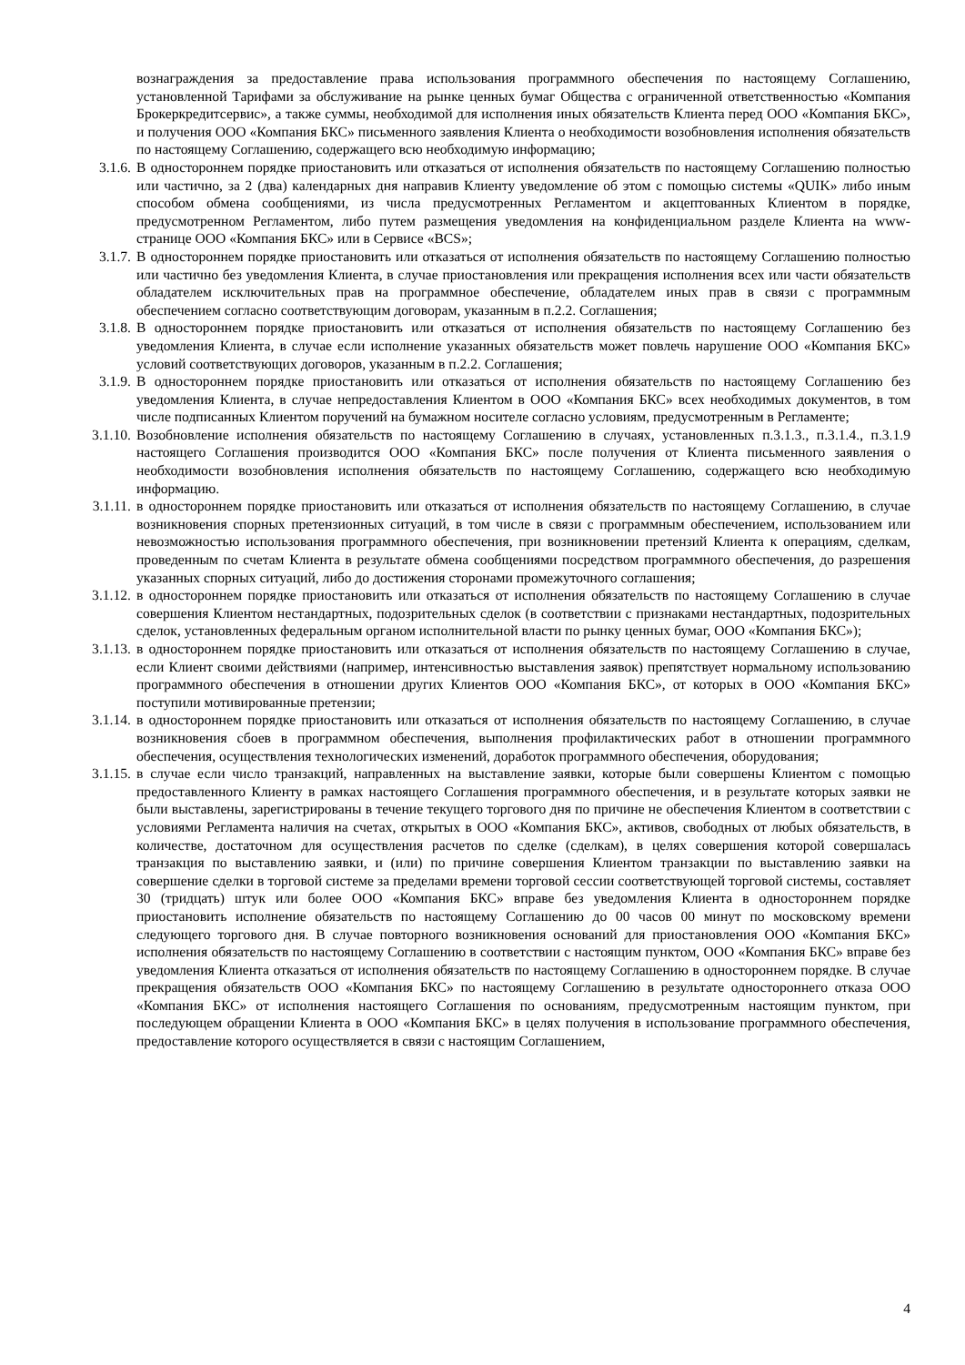вознаграждения за предоставление права использования программного обеспечения по настоящему Соглашению, установленной Тарифами за обслуживание на рынке ценных бумаг Общества с ограниченной ответственностью «Компания Брокеркредитсервис», а также суммы, необходимой для исполнения иных обязательств Клиента перед ООО «Компания БКС», и получения ООО «Компания БКС» письменного заявления Клиента о необходимости возобновления исполнения обязательств по настоящему Соглашению, содержащего всю необходимую информацию;
3.1.6. В одностороннем порядке приостановить или отказаться от исполнения обязательств по настоящему Соглашению полностью или частично, за 2 (два) календарных дня направив Клиенту уведомление об этом с помощью системы «QUIK» либо иным способом обмена сообщениями, из числа предусмотренных Регламентом и акцептованных Клиентом в порядке, предусмотренном Регламентом, либо путем размещения уведомления на конфиденциальном разделе Клиента на www-странице ООО «Компания БКС» или в Сервисе «BCS»;
3.1.7. В одностороннем порядке приостановить или отказаться от исполнения обязательств по настоящему Соглашению полностью или частично без уведомления Клиента, в случае приостановления или прекращения исполнения всех или части обязательств обладателем исключительных прав на программное обеспечение, обладателем иных прав в связи с программным обеспечением согласно соответствующим договорам, указанным в п.2.2. Соглашения;
3.1.8. В одностороннем порядке приостановить или отказаться от исполнения обязательств по настоящему Соглашению без уведомления Клиента, в случае если исполнение указанных обязательств может повлечь нарушение ООО «Компания БКС» условий соответствующих договоров, указанным в п.2.2. Соглашения;
3.1.9. В одностороннем порядке приостановить или отказаться от исполнения обязательств по настоящему Соглашению без уведомления Клиента, в случае непредоставления Клиентом в ООО «Компания БКС» всех необходимых документов, в том числе подписанных Клиентом поручений на бумажном носителе согласно условиям, предусмотренным в Регламенте;
3.1.10. Возобновление исполнения обязательств по настоящему Соглашению в случаях, установленных п.3.1.3., п.3.1.4., п.3.1.9 настоящего Соглашения производится ООО «Компания БКС» после получения от Клиента письменного заявления о необходимости возобновления исполнения обязательств по настоящему Соглашению, содержащего всю необходимую информацию.
3.1.11. в одностороннем порядке приостановить или отказаться от исполнения обязательств по настоящему Соглашению, в случае возникновения спорных претензионных ситуаций, в том числе в связи с программным обеспечением, использованием или невозможностью использования программного обеспечения, при возникновении претензий Клиента к операциям, сделкам, проведенным по счетам Клиента в результате обмена сообщениями посредством программного обеспечения, до разрешения указанных спорных ситуаций, либо до достижения сторонами промежуточного соглашения;
3.1.12. в одностороннем порядке приостановить или отказаться от исполнения обязательств по настоящему Соглашению в случае совершения Клиентом нестандартных, подозрительных сделок (в соответствии с признаками нестандартных, подозрительных сделок, установленных федеральным органом исполнительной власти по рынку ценных бумаг, ООО «Компания БКС»);
3.1.13. в одностороннем порядке приостановить или отказаться от исполнения обязательств по настоящему Соглашению в случае, если Клиент своими действиями (например, интенсивностью выставления заявок) препятствует нормальному использованию программного обеспечения в отношении других Клиентов ООО «Компания БКС», от которых в ООО «Компания БКС» поступили мотивированные претензии;
3.1.14. в одностороннем порядке приостановить или отказаться от исполнения обязательств по настоящему Соглашению, в случае возникновения сбоев в программном обеспечения, выполнения профилактических работ в отношении программного обеспечения, осуществления технологических изменений, доработок программного обеспечения, оборудования;
3.1.15. в случае если число транзакций, направленных на выставление заявки, которые были совершены Клиентом с помощью предоставленного Клиенту в рамках настоящего Соглашения программного обеспечения, и в результате которых заявки не были выставлены, зарегистрированы в течение текущего торгового дня по причине не обеспечения Клиентом в соответствии с условиями Регламента наличия на счетах, открытых в ООО «Компания БКС», активов, свободных от любых обязательств, в количестве, достаточном для осуществления расчетов по сделке (сделкам), в целях совершения которой совершалась транзакция по выставлению заявки, и (или) по причине совершения Клиентом транзакции по выставлению заявки на совершение сделки в торговой системе за пределами времени торговой сессии соответствующей торговой системы, составляет 30 (тридцать) штук или более ООО «Компания БКС» вправе без уведомления Клиента в одностороннем порядке приостановить исполнение обязательств по настоящему Соглашению до 00 часов 00 минут по московскому времени следующего торгового дня. В случае повторного возникновения оснований для приостановления ООО «Компания БКС» исполнения обязательств по настоящему Соглашению в соответствии с настоящим пунктом, ООО «Компания БКС» вправе без уведомления Клиента отказаться от исполнения обязательств по настоящему Соглашению в одностороннем порядке. В случае прекращения обязательств ООО «Компания БКС» по настоящему Соглашению в результате одностороннего отказа ООО «Компания БКС» от исполнения настоящего Соглашения по основаниям, предусмотренным настоящим пунктом, при последующем обращении Клиента в ООО «Компания БКС» в целях получения в использование программного обеспечения, предоставление которого осуществляется в связи с настоящим Соглашением,
4